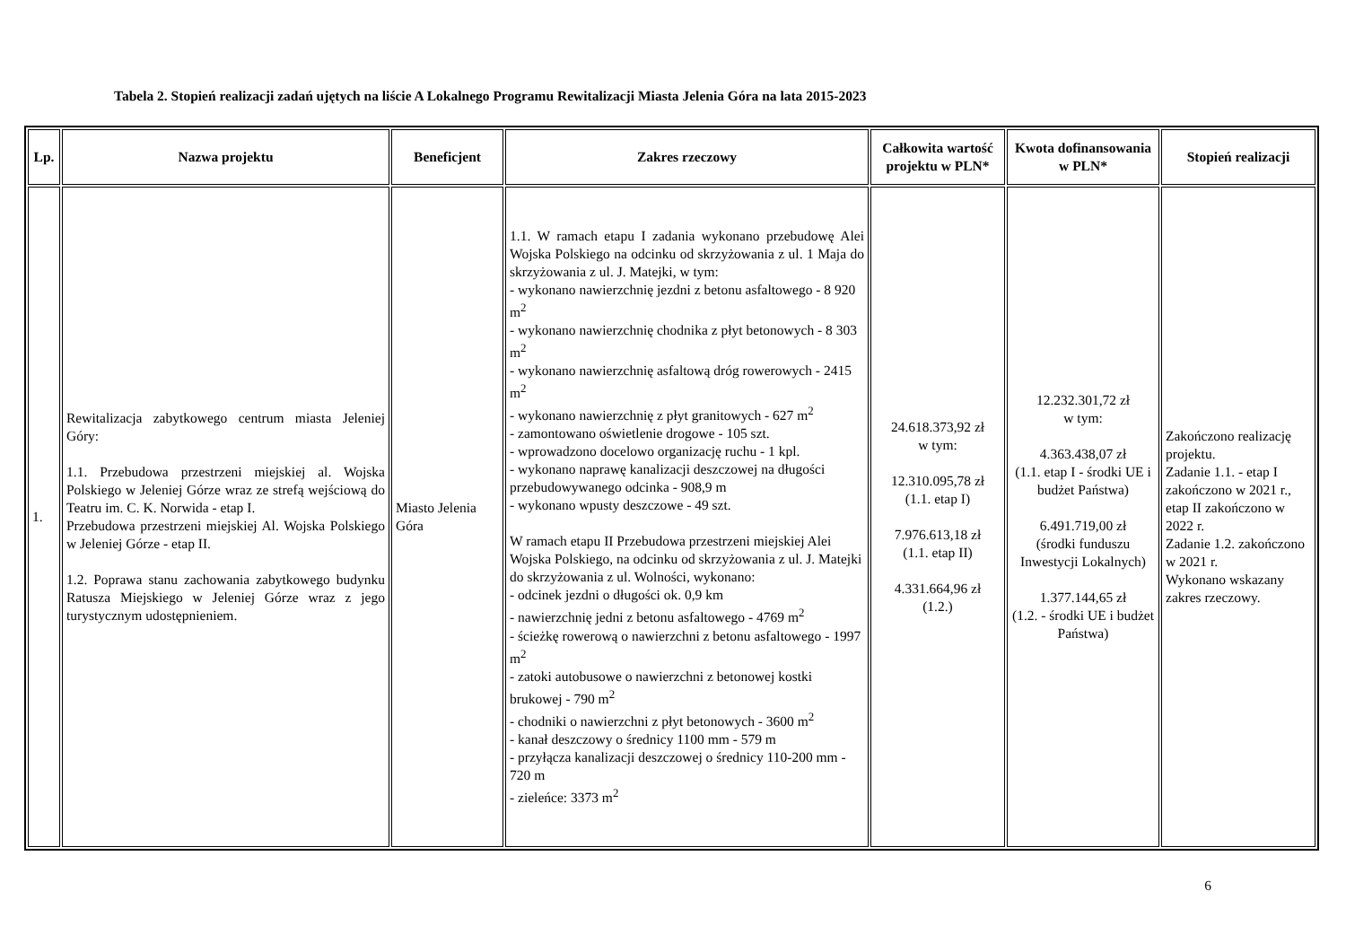Tabela 2. Stopień realizacji zadań ujętych na liście A Lokalnego Programu Rewitalizacji Miasta Jelenia Góra na lata 2015-2023
| Lp. | Nazwa projektu | Beneficjent | Zakres rzeczowy | Całkowita wartość projektu w PLN* | Kwota dofinansowania w PLN* | Stopień realizacji |
| --- | --- | --- | --- | --- | --- | --- |
| 1. | Rewitalizacja zabytkowego centrum miasta Jeleniej Góry: 1.1. Przebudowa przestrzeni miejskiej al. Wojska Polskiego w Jeleniej Górze wraz ze strefą wejściową do Teatru im. C. K. Norwida - etap I. Przebudowa przestrzeni miejskiej Al. Wojska Polskiego w Jeleniej Górze - etap II. 1.2. Poprawa stanu zachowania zabytkowego budynku Ratusza Miejskiego w Jeleniej Górze wraz z jego turystycznym udostępnieniem. | Miasto Jelenia Góra | 1.1. W ramach etapu I zadania wykonano przebudowę Alei Wojska Polskiego na odcinku od skrzyżowania z ul. 1 Maja do skrzyżowania z ul. J. Matejki, w tym: - wykonano nawierzchnię jezdni z betonu asfaltowego - 8 920 m<sup>2</sup> - wykonano nawierzchnię chodnika z płyt betonowych - 8 303 m<sup>2</sup> - wykonano nawierzchnię asfaltową dróg rowerowych - 2415 m<sup>2</sup> - wykonano nawierzchnię z płyt granitowych - 627 m<sup>2</sup> - zamontowano oświetlenie drogowe - 105 szt. - wprowadzono docelowo organizację ruchu - 1 kpl. - wykonano naprawę kanalizacji deszczowej na długości przebudowywanego odcinka - 908,9 m - wykonano wpusty deszczowe - 49 szt. W ramach etapu II Przebudowa przestrzeni miejskiej Alei Wojska Polskiego, na odcinku od skrzyżowania z ul. J. Matejki do skrzyżowania z ul. Wolności, wykonano: - odcinek jezdni o długości ok. 0,9 km - nawierzchnię jedni z betonu asfaltowego - 4769 m<sup>2</sup> - ścieżkę rowerową o nawierzchni z betonu asfaltowego - 1997 m<sup>2</sup> - zatoki autobusowe o nawierzchni z betonowej kostki brukowej - 790 m<sup>2</sup> - chodniki o nawierzchni z płyt betonowych - 3600 m<sup>2</sup> - kanał deszczowy o średnicy 1100 mm - 579 m - przyłącza kanalizacji deszczowej o średnicy 110-200 mm - 720 m - zieleńce: 3373 m<sup>2</sup> | 24.618.373,92 zł w tym: 12.310.095,78 zł (1.1. etap I) 7.976.613,18 zł (1.1. etap II) 4.331.664,96 zł (1.2.) | 12.232.301,72 zł w tym: 4.363.438,07 zł (1.1. etap I - środki UE i budżet Państwa) 6.491.719,00 zł (środki funduszu Inwestycji Lokalnych) 1.377.144,65 zł (1.2. - środki UE i budżet Państwa) | Zakończono realizację projektu. Zadanie 1.1. - etap I zakończono w 2021 r., etap II zakończono w 2022 r. Zadanie 1.2. zakończono w 2021 r. Wykonano wskazany zakres rzeczowy. |
6